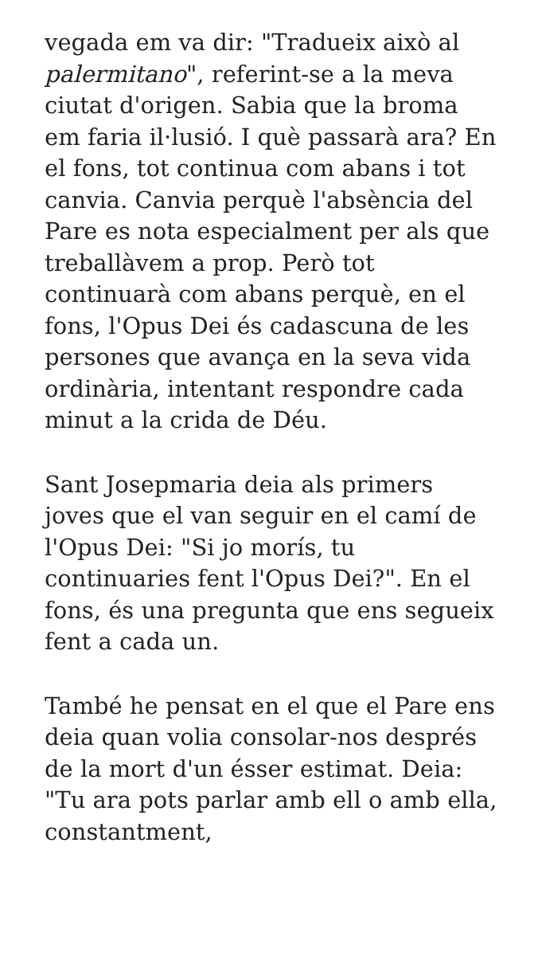vegada em va dir: "Tradueix això al palermitano", referint-se a la meva ciutat d'origen. Sabia que la broma em faria il·lusió. I què passarà ara? En el fons, tot continua com abans i tot canvia. Canvia perquè l'absència del Pare es nota especialment per als que treballàvem a prop. Però tot continuarà com abans perquè, en el fons, l'Opus Dei és cadascuna de les persones que avança en la seva vida ordinària, intentant respondre cada minut a la crida de Déu.
Sant Josepmaria deia als primers joves que el van seguir en el camí de l'Opus Dei: "Si jo morís, tu continuaries fent l'Opus Dei?". En el fons, és una pregunta que ens segueix fent a cada un.
També he pensat en el que el Pare ens deia quan volia consolar-nos després de la mort d'un ésser estimat. Deia: "Tu ara pots parlar amb ell o amb ella, constantment,